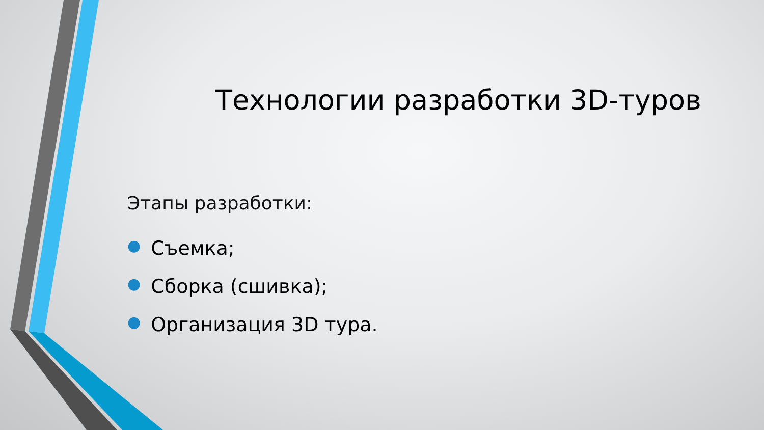Технологии разработки 3D-туров
Этапы разработки:
● Съемка;
● Сборка (сшивка);
● Организация 3D тура.